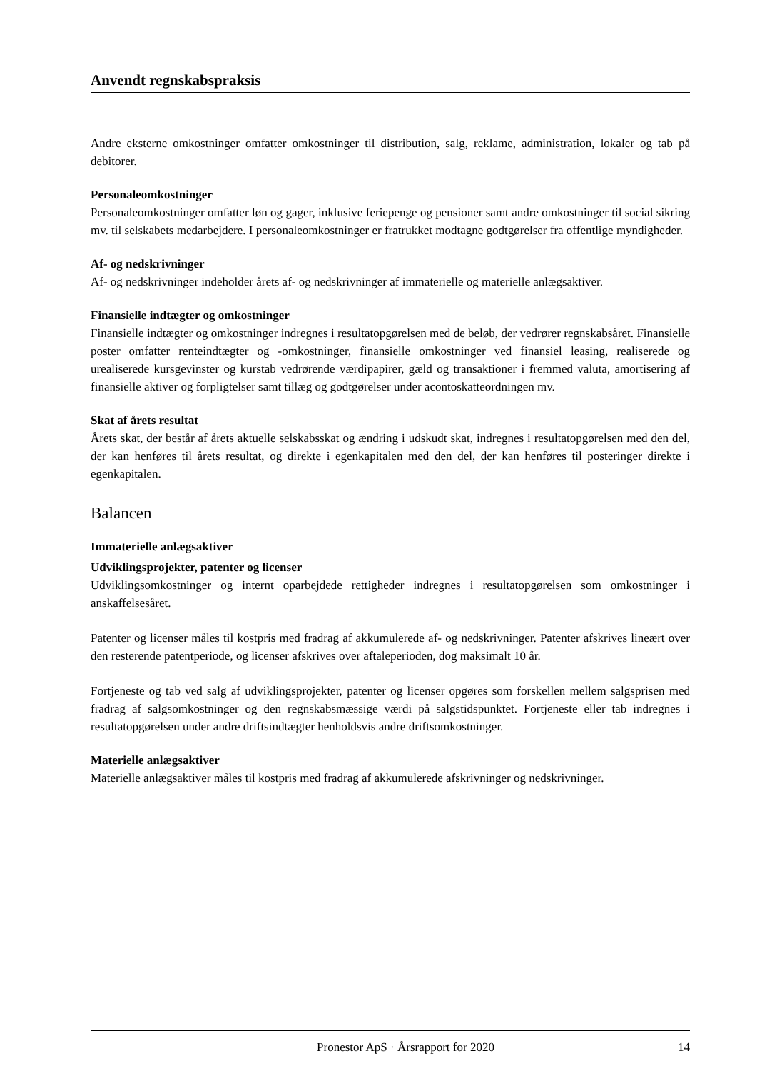Anvendt regnskabspraksis
Andre eksterne omkostninger omfatter omkostninger til distribution, salg, reklame, administration, lokaler og tab på debitorer.
Personaleomkostninger
Personaleomkostninger omfatter løn og gager, inklusive feriepenge og pensioner samt andre omkostninger til social sikring mv. til selskabets medarbejdere. I personaleomkostninger er fratrukket modtagne godtgørelser fra offentlige myndigheder.
Af- og nedskrivninger
Af- og nedskrivninger indeholder årets af- og nedskrivninger af immaterielle og materielle anlægsaktiver.
Finansielle indtægter og omkostninger
Finansielle indtægter og omkostninger indregnes i resultatopgørelsen med de beløb, der vedrører regnskabsåret. Finansielle poster omfatter renteindtægter og -omkostninger, finansielle omkostninger ved finansiel leasing, realiserede og urealiserede kursgevinster og kurstab vedrørende værdipapirer, gæld og transaktioner i fremmed valuta, amortisering af finansielle aktiver og forpligtelser samt tillæg og godtgørelser under acontoskatteordningen mv.
Skat af årets resultat
Årets skat, der består af årets aktuelle selskabsskat og ændring i udskudt skat, indregnes i resultatopgørelsen med den del, der kan henføres til årets resultat, og direkte i egenkapitalen med den del, der kan henføres til posteringer direkte i egenkapitalen.
Balancen
Immaterielle anlægsaktiver
Udviklingsprojekter, patenter og licenser
Udviklingsomkostninger og internt oparbejdede rettigheder indregnes i resultatopgørelsen som omkostninger i anskaffelsesåret.
Patenter og licenser måles til kostpris med fradrag af akkumulerede af- og nedskrivninger. Patenter afskrives lineært over den resterende patentperiode, og licenser afskrives over aftaleperioden, dog maksimalt 10 år.
Fortjeneste og tab ved salg af udviklingsprojekter, patenter og licenser opgøres som forskellen mellem salgsprisen med fradrag af salgsomkostninger og den regnskabsmæssige værdi på salgstidspunktet. Fortjeneste eller tab indregnes i resultatopgørelsen under andre driftsindtægter henholdsvis andre driftsomkostninger.
Materielle anlægsaktiver
Materielle anlægsaktiver måles til kostpris med fradrag af akkumulerede afskrivninger og nedskrivninger.
Pronestor ApS · Årsrapport for 2020 14